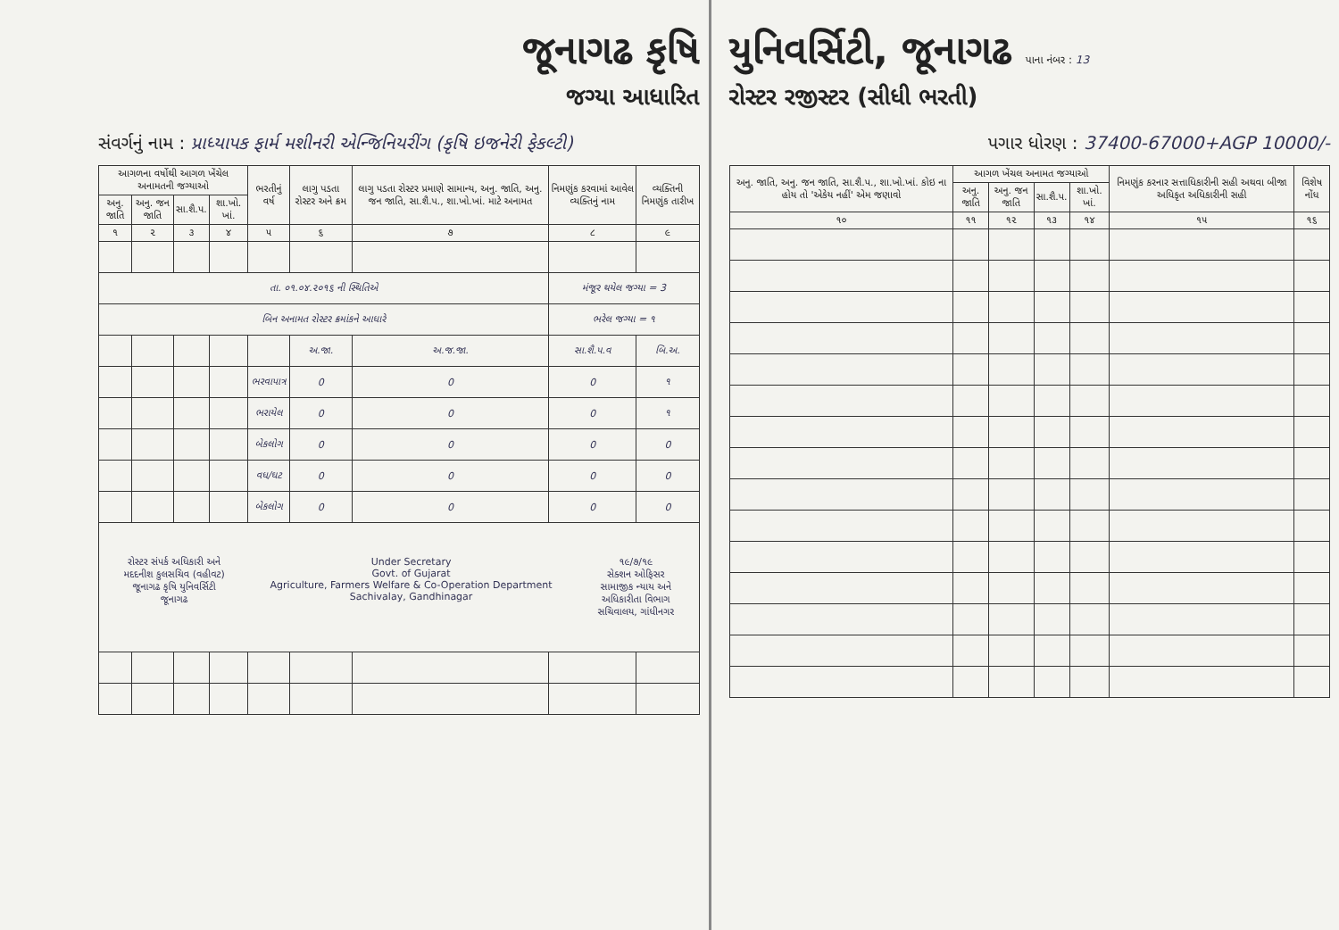જૂનાગઢ કૃષિ
જગ્યા આધારિત
સંવર્ગનું નામ : પ્રાધ્યાપક ફાર્મ મશીનરી એન્જિનિયરીંગ (કૃષિ ઇજનેરી ફેકલ્ટી)
| આગળના વર્ષોથી આગળ ખેંચેલ અનામતની જગ્યાઓ | | | | ભરતીનું વર્ષ | લાગુ પડતા રોસ્ટર અને ક્રમ | લાગુ પડતા રોસ્ટર પ્રમાણે સામાન્ય, અનુ. જાતિ, અનુ. જન જાતિ, સા.શૈ.પ., શા.ખો.ખાં. માટે અનામત | નિમણુંક કરવામાં આવેલ વ્યક્તિનું નામ | વ્યક્તિની નિમણુંક તારીખ |
| --- | --- | --- | --- | --- | --- | --- | --- | --- |
| અનુ. જાતિ | અનુ. જન જાતિ | સા.શૈ.પ. | શા.ખો. ખાં. | | | | | |
| ૧ | ૨ | ૩ | ૪ | ૫ | ૬ | ૭ | ૮ | ૯ |
| તા. ૦૧.૦૪.૨૦૧૬ ની સ્થિતિએ | | | | | | | મંજૂર થયેલ જગ્યા = 3 | |
| બિન અનામત રોસ્ટર ક્રમાંકને આધારે | | | | | | | ભરેલ જગ્યા = ૧ | |
| | | | | | અ.જા. | અ.જ.જા. | સા.શૈ.પ.વ | બિ.અ. |
| | | | | ભરવાપાત્ર | 0 | 0 | 0 | ૧ |
| | | | | ભરાયેલ | 0 | 0 | 0 | ૧ |
| | | | | બેકલોગ | 0 | 0 | 0 | 0 |
| | | | | વધ/ઘટ | 0 | 0 | 0 | 0 |
| | | | | બેકલોગ | 0 | 0 | 0 | 0 |
| રોસ્ટર સંપર્ક અધિકારી અને મદદનીશ કુલસચિવ (વહીવટ) જૂનાગઢ કૃષિ યુનિવર્સિટી જૂનાગઢ Under Secretary Govt. of Gujarat Agriculture, Farmers Welfare & Co-Operation Department Sachivalay, Gandhinagar ૧૯/૭/૧૯ સેક્શન ઓફિસર સામાજીક ન્યાય અને અધિકારીતા વિભાગ સચિવાલય, ગાંધીનગર | | | | | | | | |
યુનિવર્સિટી, જૂનાગઢ પાના નંબર : 13
રોસ્ટર રજીસ્ટર (સીધી ભરતી)
પગાર ધોરણ : 37400-67000+AGP 10000/-
| અનુ. જાતિ, અનુ. જન જાતિ, સા.શૈ.પ., શા.ખો.ખાં. કોઇ ના હોય તો 'એકેય નહીં' એમ જણાવો | આગળ ખેંચલ અનામત જગ્યાઓ | | | | નિમણુંક કરનાર સત્તાધિકારીની સહી અથવા બીજા અધિકૃત અધિકારીની સહી | વિશેષ નોંધ |
| --- | --- | --- | --- | --- | --- | --- |
| | અનુ. જાતિ | અનુ. જન જાતિ | સા.શૈ.પ. | શા.ખો. ખાં. | | |
| ૧૦ | ૧૧ | ૧૨ | ૧૩ | ૧૪ | ૧૫ | ૧૬ |